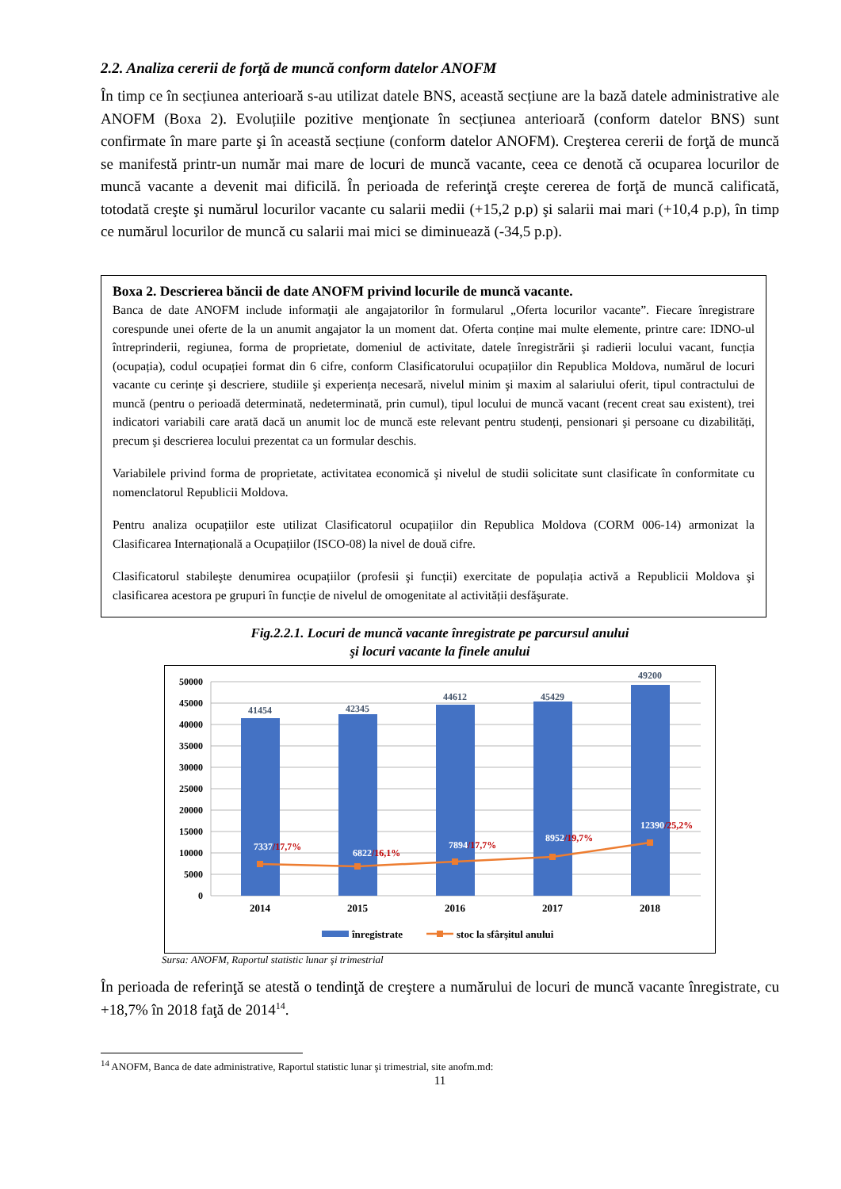2.2. Analiza cererii de forţă de muncă conform datelor ANOFM
În timp ce în secțiunea anterioară s-au utilizat datele BNS, această secțiune are la bază datele administrative ale ANOFM (Boxa 2). Evoluțiile pozitive menţionate în secțiunea anterioară (conform datelor BNS) sunt confirmate în mare parte şi în această secțiune (conform datelor ANOFM). Creşterea cererii de forţă de muncă se manifestă printr-un număr mai mare de locuri de muncă vacante, ceea ce denotă că ocuparea locurilor de muncă vacante a devenit mai dificilă. În perioada de referinţă creşte cererea de forţă de muncă calificată, totodată creşte şi numărul locurilor vacante cu salarii medii (+15,2 p.p) şi salarii mai mari (+10,4 p.p), în timp ce numărul locurilor de muncă cu salarii mai mici se diminuează (-34,5 p.p).
Boxa 2. Descrierea băncii de date ANOFM privind locurile de muncă vacante.
Banca de date ANOFM include informaţii ale angajatorilor în formularul „Oferta locurilor vacante”. Fiecare înregistrare corespunde unei oferte de la un anumit angajator la un moment dat. Oferta conține mai multe elemente, printre care: IDNO-ul întreprinderii, regiunea, forma de proprietate, domeniul de activitate, datele înregistrării şi radierii locului vacant, funcția (ocupația), codul ocupației format din 6 cifre, conform Clasificatorului ocupațiilor din Republica Moldova, numărul de locuri vacante cu cerințe şi descriere, studiile şi experiența necesară, nivelul minim şi maxim al salariului oferit, tipul contractului de muncă (pentru o perioadă determinată, nedeterminată, prin cumul), tipul locului de muncă vacant (recent creat sau existent), trei indicatori variabili care arată dacă un anumit loc de muncă este relevant pentru studenți, pensionari şi persoane cu dizabilități, precum şi descrierea locului prezentat ca un formular deschis.
Variabilele privind forma de proprietate, activitatea economică şi nivelul de studii solicitate sunt clasificate în conformitate cu nomenclatorul Republicii Moldova.
Pentru analiza ocupațiilor este utilizat Clasificatorul ocupațiilor din Republica Moldova (CORM 006-14) armonizat la Clasificarea Internațională a Ocupațiilor (ISCO-08) la nivel de două cifre.
Clasificatorul stabileşte denumirea ocupațiilor (profesii şi funcții) exercitate de populația activă a Republicii Moldova şi clasificarea acestora pe grupuri în funcție de nivelul de omogenitate al activității desfăşurate.
Fig.2.2.1. Locuri de muncă vacante înregistrate pe parcursul anului
şi locuri vacante la finele anului
50000
45000
40000
35000
30000
25000
20000
15000
10000
5000
0
41454
42345
44612
45429
49200
7337/17,7%
6822/16,1%
7894/17,7%
8952/19,7%
12390/25,2%
2014
2015
2016
2017
2018
înregistrate
stoc la sfârșitul anului
Sursa: ANOFM, Raportul statistic lunar şi trimestrial
În perioada de referinţă se atestă o tendinţă de creştere a numărului de locuri de muncă vacante înregistrate, cu +18,7% în 2018 faţă de 2014<sup>14</sup>.
<sup>14</sup> ANOFM, Banca de date administrative, Raportul statistic lunar şi trimestrial, site anofm.md:
11